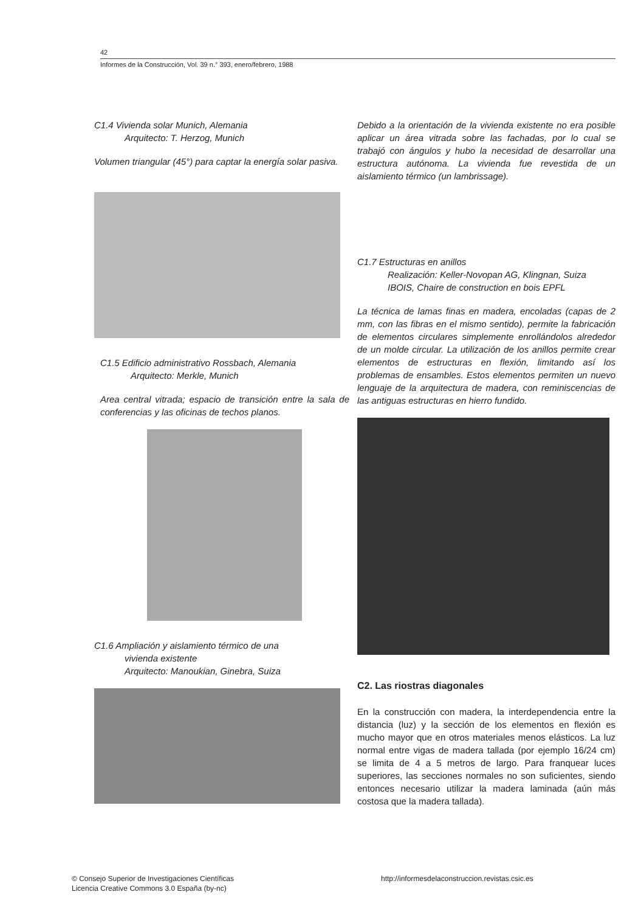42
Informes de la Construcción, Vol. 39 n.° 393, enero/febrero, 1988
C1.4 Vivienda solar Munich, Alemania
Arquitecto: T. Herzog, Munich
Volumen triangular (45°) para captar la energía solar pasiva.
C1.5 Edificio administrativo Rossbach, Alemania
Arquitecto: Merkle, Munich
Area central vitrada; espacio de transición entre la sala de conferencias y las oficinas de techos planos.
C1.6 Ampliación y aislamiento térmico de una
vivienda existente
Arquitecto: Manoukian, Ginebra, Suiza
Debido a la orientación de la vivienda existente no era posible aplicar un área vitrada sobre las fachadas, por lo cual se trabajó con ángulos y hubo la necesidad de desarrollar una estructura autónoma. La vivienda fue revestida de un aislamiento térmico (un lambrissage).
C1.7 Estructuras en anillos
Realización: Keller-Novopan AG, Klingnan, Suiza
IBOIS, Chaire de construction en bois EPFL
La técnica de lamas finas en madera, encoladas (capas de 2 mm, con las fibras en el mismo sentido), permite la fabricación de elementos circulares simplemente enrollándolos alrededor de un molde circular. La utilización de los anillos permite crear elementos de estructuras en flexión, limitando así los problemas de ensambles. Estos elementos permiten un nuevo lenguaje de la arquitectura de madera, con reminiscencias de las antiguas estructuras en hierro fundido.
C2. Las riostras diagonales
En la construcción con madera, la interdependencia entre la distancia (luz) y la sección de los elementos en flexión es mucho mayor que en otros materiales menos elásticos. La luz normal entre vigas de madera tallada (por ejemplo 16/24 cm) se limita de 4 a 5 metros de largo. Para franquear luces superiores, las secciones normales no son suficientes, siendo entonces necesario utilizar la madera laminada (aún más costosa que la madera tallada).
© Consejo Superior de Investigaciones Científicas
Licencia Creative Commons 3.0 España (by-nc)
http://informesdelaconstruccion.revistas.csic.es